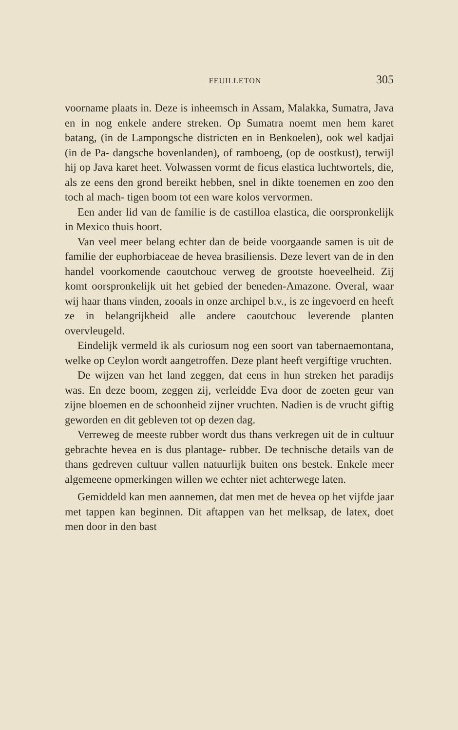FEUILLETON 305
voorname plaats in. Deze is inheemsch in Assam, Malakka, Sumatra, Java en in nog enkele andere streken. Op Sumatra noemt men hem karet batang, (in de Lampongsche districten en in Benkoelen), ook wel kadjai (in de Pa- dangsche bovenlanden), of ramboeng, (op de oostkust), terwijl hij op Java karet heet. Volwassen vormt de ficus elastica luchtwortels, die, als ze eens den grond bereikt hebben, snel in dikte toenemen en zoo den toch al mach- tigen boom tot een ware kolos vervormen.
Een ander lid van de familie is de castilloa elastica, die oorspronkelijk in Mexico thuis hoort.
Van veel meer belang echter dan de beide voorgaande samen is uit de familie der euphorbiaceae de hevea brasiliensis. Deze levert van de in den handel voorkomende caoutchouc verweg de grootste hoeveelheid. Zij komt oorspronkelijk uit het gebied der beneden-Amazone. Overal, waar wij haar thans vinden, zooals in onze archipel b.v., is ze ingevoerd en heeft ze in belangrijkheid alle andere caoutchouc leverende planten overvleugeld.
Eindelijk vermeld ik als curiosum nog een soort van tabernaemontana, welke op Ceylon wordt aangetroffen. Deze plant heeft vergiftige vruchten.
De wijzen van het land zeggen, dat eens in hun streken het paradijs was. En deze boom, zeggen zij, verleidde Eva door de zoeten geur van zijne bloemen en de schoonheid zijner vruchten. Nadien is de vrucht giftig geworden en dit gebleven tot op dezen dag.
Verreweg de meeste rubber wordt dus thans verkregen uit de in cultuur gebrachte hevea en is dus plantage- rubber. De technische details van de thans gedreven cultuur vallen natuurlijk buiten ons bestek. Enkele meer algemeene opmerkingen willen we echter niet achterwege laten.
Gemiddeld kan men aannemen, dat men met de hevea op het vijfde jaar met tappen kan beginnen. Dit aftappen van het melksap, de latex, doet men door in den bast